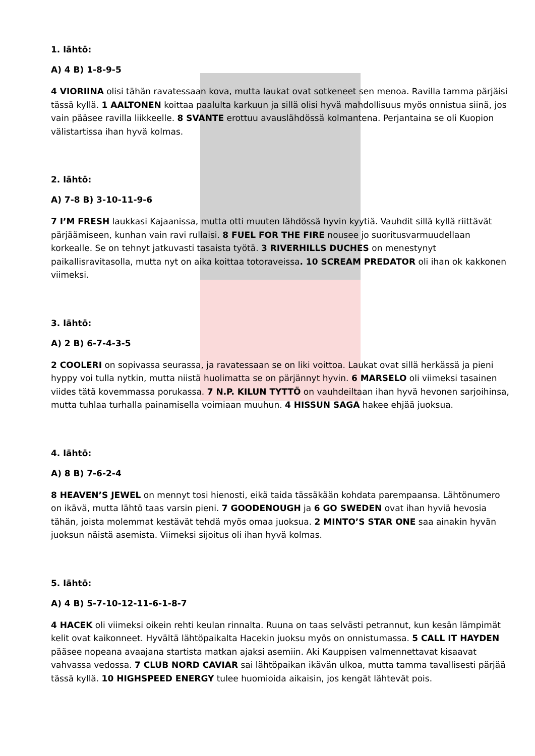1. lähtö:
A) 4 B) 1-8-9-5
4 VIORIINA olisi tähän ravatessaan kova, mutta laukat ovat sotkeneet sen menoa. Ravilla tamma pärjäisi tässä kyllä. 1 AALTONEN koittaa paalulta karkuun ja sillä olisi hyvä mahdollisuus myös onnistua siinä, jos vain pääsee ravilla liikkeelle. 8 SVANTE erottuu avauslähdössä kolmantena. Perjantaina se oli Kuopion välistartissa ihan hyvä kolmas.
2. lähtö:
A) 7-8 B) 3-10-11-9-6
7 I’M FRESH laukkasi Kajaanissa, mutta otti muuten lähdössä hyvin kyytiä. Vauhdit sillä kyllä riittävät pärjäämiseen, kunhan vain ravi rullaisi. 8 FUEL FOR THE FIRE nousee jo suoritusvarmuudellaan korkealle. Se on tehnyt jatkuvasti tasaista työtä. 3 RIVERHILLS DUCHES on menestynyt paikallisravitasolla, mutta nyt on aika koittaa totoraveissa. 10 SCREAM PREDATOR oli ihan ok kakkonen viimeksi.
3. lähtö:
A) 2 B) 6-7-4-3-5
2 COOLERI on sopivassa seurassa, ja ravatessaan se on liki voittoa. Laukat ovat sillä herkässä ja pieni hyppy voi tulla nytkin, mutta niistä huolimatta se on pärjännyt hyvin. 6 MARSELO oli viimeksi tasainen viides tätä kovemmassa porukassa. 7 N.P. KILUN TYTTÖ on vauhdeiltaan ihan hyvä hevonen sarjoihinsa, mutta tuhlaa turhalla painamisella voimiaan muuhun. 4 HISSUN SAGA hakee ehjää juoksua.
4. lähtö:
A) 8 B) 7-6-2-4
8 HEAVEN’S JEWEL on mennyt tosi hienosti, eikä taida tässäkään kohdata parempaansa. Lähtönumero on ikävä, mutta lähtö taas varsin pieni. 7 GOODENOUGH ja 6 GO SWEDEN ovat ihan hyviä hevosia tähän, joista molemmat kestävät tehdä myös omaa juoksua. 2 MINTO’S STAR ONE saa ainakin hyvän juoksun näistä asemista. Viimeksi sijoitus oli ihan hyvä kolmas.
5. lähtö:
A) 4 B) 5-7-10-12-11-6-1-8-7
4 HACEK oli viimeksi oikein rehti keulan rinnalta. Ruuna on taas selvästi petrannut, kun kesän lämpimät kelit ovat kaikonneet. Hyvältä lähtöpaikalta Hacekin juoksu myös on onnistumassa. 5 CALL IT HAYDEN pääsee nopeana avaajana startista matkan ajaksi asemiin. Aki Kauppisen valmennettavat kisaavat vahvassa vedossa. 7 CLUB NORD CAVIAR sai lähtöpaikan ikävän ulkoa, mutta tamma tavallisesti pärjää tässä kyllä. 10 HIGHSPEED ENERGY tulee huomioida aikaisin, jos kengät lähtevät pois.